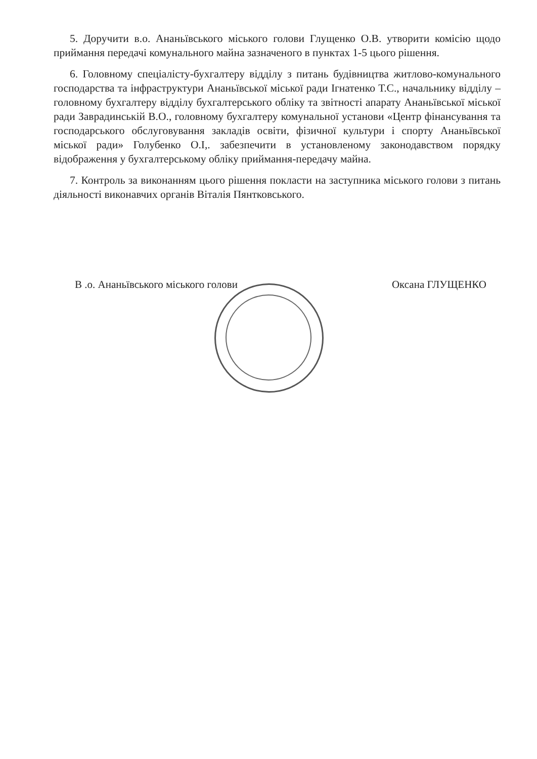5. Доручити в.о. Ананьївського міського голови Глущенко О.В. утворити комісію щодо приймання передачі комунального майна зазначеного в пунктах 1-5 цього рішення.
6. Головному спеціалісту-бухгалтеру відділу з питань будівництва житлово-комунального господарства та інфраструктури Ананьївської міської ради Ігнатенко Т.С., начальнику відділу – головному бухгалтеру відділу бухгалтерського обліку та звітності апарату Ананьївської міської ради Заврадинській В.О., головному бухгалтеру комунальної установи «Центр фінансування та господарського обслуговування закладів освіти, фізичної культури і спорту Ананьївської міської ради» Голубенко О.І,. забезпечити в установленому законодавством порядку відображення у бухгалтерському обліку приймання-передачу майна.
7. Контроль за виконанням цього рішення покласти на заступника міського голови з питань діяльності виконавчих органів Віталія Пянтковського.
В .о. Ананьївського міського голови Оксана ГЛУЩЕНКО